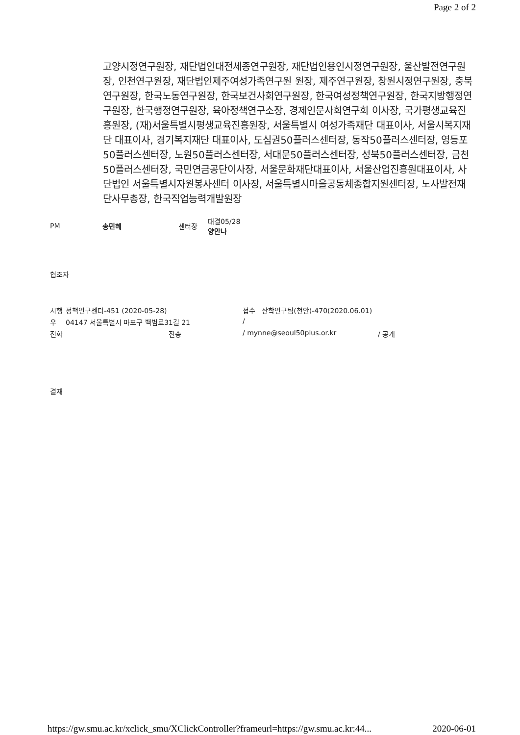Page 2 of 2
고양시정연구원장, 재단법인대전세종연구원장, 재단법인용인시정연구원장, 울산발전연구원장, 인천연구원장, 재단법인제주여성가족연구원 원장, 제주연구원장, 창원시정연구원장, 충북연구원장, 한국노동연구원장, 한국보건사회연구원장, 한국여성정책연구원장, 한국지방행정연구원장, 한국행정연구원장, 육아정책연구소장, 경제인문사회연구회 이사장, 국가평생교육진흥원장, (재)서울특별시평생교육진흥원장, 서울특별시 여성가족재단 대표이사, 서울시복지재단 대표이사, 경기복지재단 대표이사, 도심권50플러스센터장, 동작50플러스센터장, 영등포50플러스센터장, 노원50플러스센터장, 서대문50플러스센터장, 성북50플러스센터장, 금천50플러스센터장, 국민연금공단이사장, 서울문화재단대표이사, 서울산업진흥원대표이사, 사단법인 서울특별시자원봉사센터 이사장, 서울특별시마을공동체종합지원센터장, 노사발전재단사무총장, 한국직업능력개발원장
PM 송민혜 센터장 대결05/28
양안나
협조자
| 시행 | 정책연구센터-451 (2020-05-28) | 접수 산학연구팀(천안)-470(2020.06.01) | |
| 우 | 04147 서울특별시 마포구 백범로31길 21 | / | |
| 전화 | 전송 | / mynne@seoul50plus.or.kr | / 공개 |
결재
https://gw.smu.ac.kr/xclick_smu/XClickController?frameurl=https://gw.smu.ac.kr:44... 2020-06-01